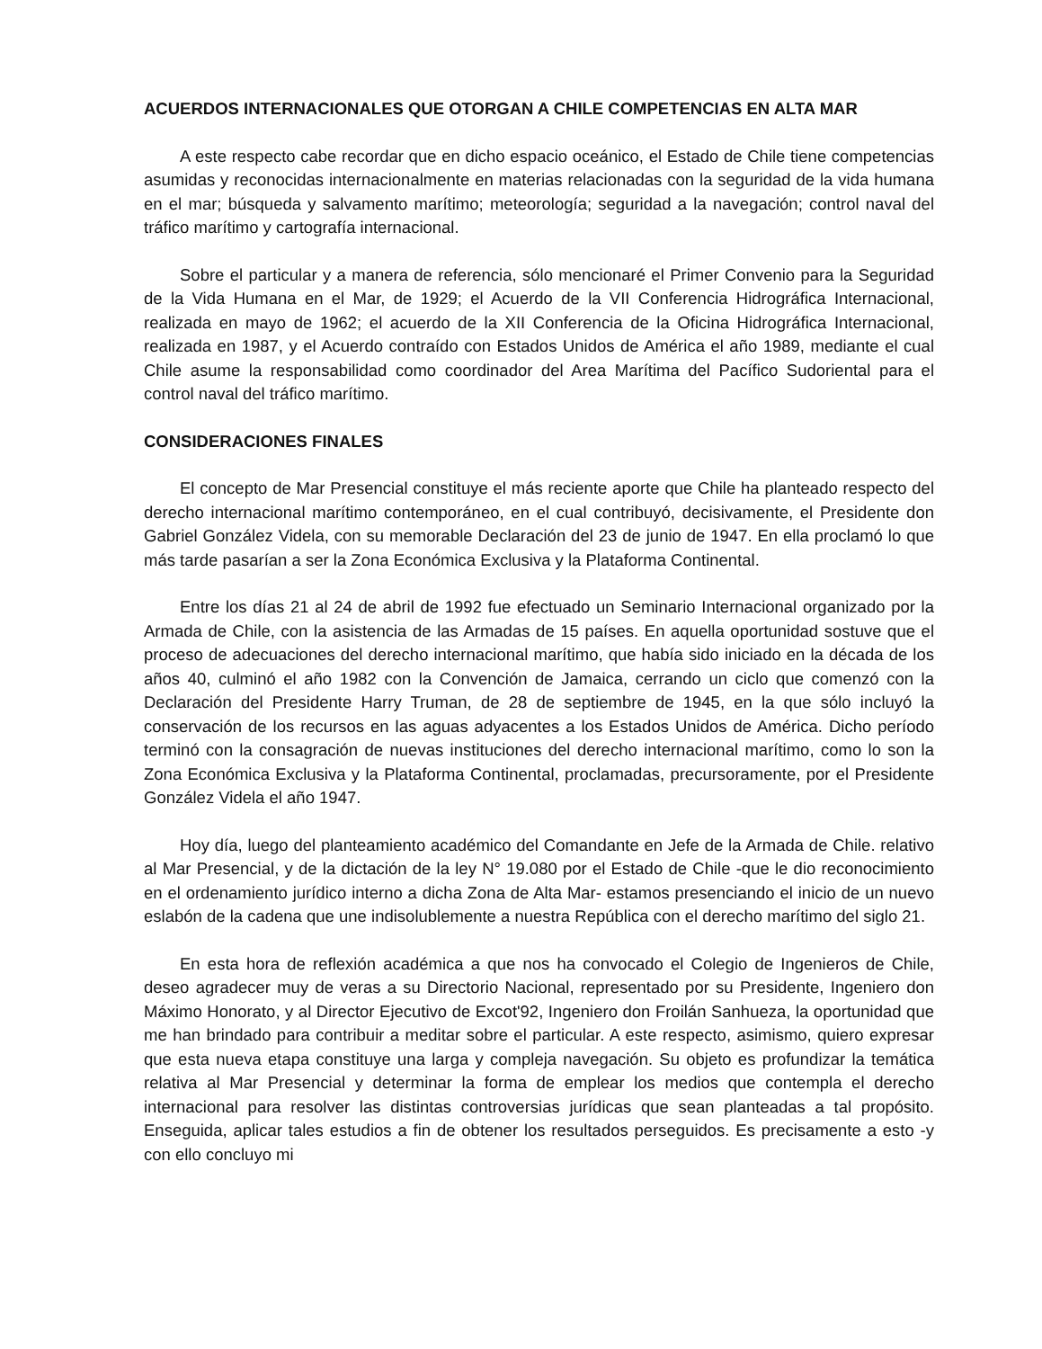ACUERDOS INTERNACIONALES QUE OTORGAN A CHILE COMPETENCIAS EN ALTA MAR
A este respecto cabe recordar que en dicho espacio oceánico, el Estado de Chile tiene competencias asumidas y reconocidas internacionalmente en materias relacionadas con la seguridad de la vida humana en el mar; búsqueda y salvamento marítimo; meteorología; seguridad a la navegación; control naval del tráfico marítimo y cartografía internacional.
Sobre el particular y a manera de referencia, sólo mencionaré el Primer Convenio para la Seguridad de la Vida Humana en el Mar, de 1929; el Acuerdo de la VII Conferencia Hidrográfica Internacional, realizada en mayo de 1962; el acuerdo de la XII Conferencia de la Oficina Hidrográfica Internacional, realizada en 1987, y el Acuerdo contraído con Estados Unidos de América el año 1989, mediante el cual Chile asume la responsabilidad como coordinador del Area Marítima del Pacífico Sudoriental para el control naval del tráfico marítimo.
CONSIDERACIONES FINALES
El concepto de Mar Presencial constituye el más reciente aporte que Chile ha planteado respecto del derecho internacional marítimo contemporáneo, en el cual contribuyó, decisivamente, el Presidente don Gabriel González Videla, con su memorable Declaración del 23 de junio de 1947. En ella proclamó lo que más tarde pasarían a ser la Zona Económica Exclusiva y la Plataforma Continental.
Entre los días 21 al 24 de abril de 1992 fue efectuado un Seminario Internacional organizado por la Armada de Chile, con la asistencia de las Armadas de 15 países. En aquella oportunidad sostuve que el proceso de adecuaciones del derecho internacional marítimo, que había sido iniciado en la década de los años 40, culminó el año 1982 con la Convención de Jamaica, cerrando un ciclo que comenzó con la Declaración del Presidente Harry Truman, de 28 de septiembre de 1945, en la que sólo incluyó la conservación de los recursos en las aguas adyacentes a los Estados Unidos de América. Dicho período terminó con la consagración de nuevas instituciones del derecho internacional marítimo, como lo son la Zona Económica Exclusiva y la Plataforma Continental, proclamadas, precursoramente, por el Presidente González Videla el año 1947.
Hoy día, luego del planteamiento académico del Comandante en Jefe de la Armada de Chile. relativo al Mar Presencial, y de la dictación de la ley N° 19.080 por el Estado de Chile -que le dio reconocimiento en el ordenamiento jurídico interno a dicha Zona de Alta Mar- estamos presenciando el inicio de un nuevo eslabón de la cadena que une indisolublemente a nuestra República con el derecho marítimo del siglo 21.
En esta hora de reflexión académica a que nos ha convocado el Colegio de Ingenieros de Chile, deseo agradecer muy de veras a su Directorio Nacional, representado por su Presidente, Ingeniero don Máximo Honorato, y al Director Ejecutivo de Excot'92, Ingeniero don Froilán Sanhueza, la oportunidad que me han brindado para contribuir a meditar sobre el particular. A este respecto, asimismo, quiero expresar que esta nueva etapa constituye una larga y compleja navegación. Su objeto es profundizar la temática relativa al Mar Presencial y determinar la forma de emplear los medios que contempla el derecho internacional para resolver las distintas controversias jurídicas que sean planteadas a tal propósito. Enseguida, aplicar tales estudios a fin de obtener los resultados perseguidos. Es precisamente a esto -y con ello concluyo mi